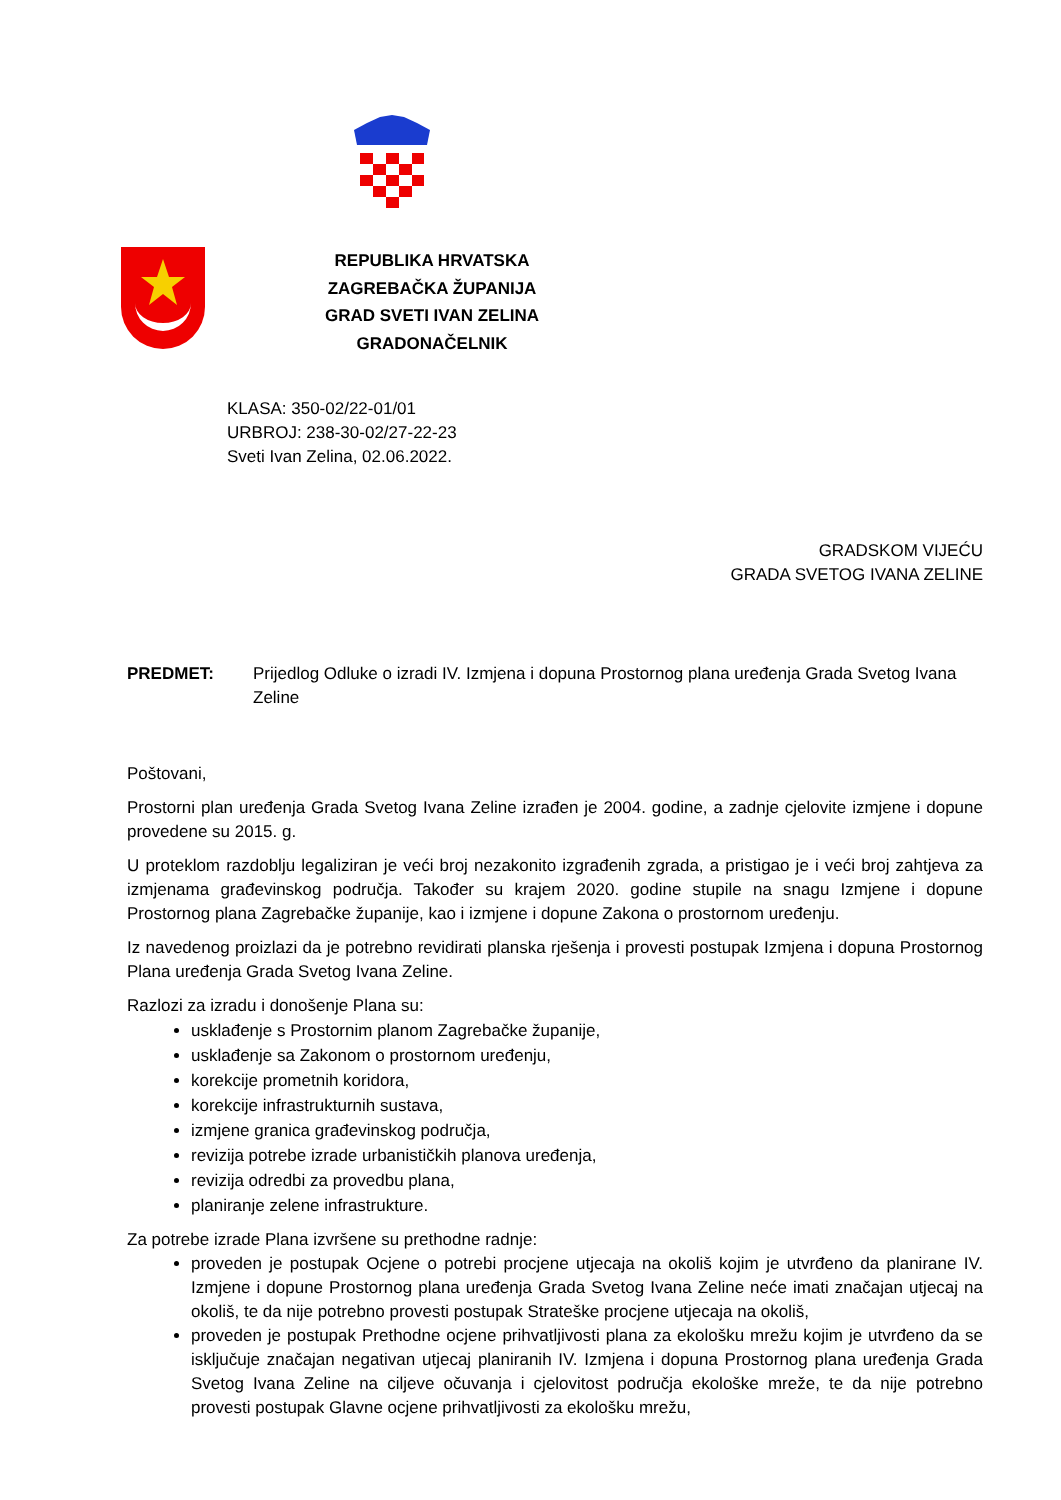REPUBLIKA HRVATSKA
ZAGREBAČKA ŽUPANIJA
GRAD SVETI IVAN ZELINA
GRADONAČELNIK
KLASA: 350-02/22-01/01
URBROJ: 238-30-02/27-22-23
Sveti Ivan Zelina, 02.06.2022.
GRADSKOM VIJEĆU
GRADA SVETOG IVANA ZELINE
PREDMET: Prijedlog Odluke o izradi IV. Izmjena i dopuna Prostornog plana uređenja Grada Svetog Ivana Zeline
Poštovani,
Prostorni plan uređenja Grada Svetog Ivana Zeline izrađen je 2004. godine, a zadnje cjelovite izmjene i dopune provedene su 2015. g.
U proteklom razdoblju legaliziran je veći broj nezakonito izgrađenih zgrada, a pristigao je i veći broj zahtjeva za izmjenama građevinskog područja. Također su krajem 2020. godine stupile na snagu Izmjene i dopune Prostornog plana Zagrebačke županije, kao i izmjene i dopune Zakona o prostornom uređenju.
Iz navedenog proizlazi da je potrebno revidirati planska rješenja i provesti postupak Izmjena i dopuna Prostornog Plana uređenja Grada Svetog Ivana Zeline.
Razlozi za izradu i donošenje Plana su:
usklađenje s Prostornim planom Zagrebačke županije,
usklađenje sa Zakonom o prostornom uređenju,
korekcije prometnih koridora,
korekcije infrastrukturnih sustava,
izmjene granica građevinskog područja,
revizija potrebe izrade urbanističkih planova uređenja,
revizija odredbi za provedbu plana,
planiranje zelene infrastrukture.
Za potrebe izrade Plana izvršene su prethodne radnje:
proveden je postupak Ocjene o potrebi procjene utjecaja na okoliš kojim je utvrđeno da planirane IV. Izmjene i dopune Prostornog plana uređenja Grada Svetog Ivana Zeline neće imati značajan utjecaj na okoliš, te da nije potrebno provesti postupak Strateške procjene utjecaja na okoliš,
proveden je postupak Prethodne ocjene prihvatljivosti plana za ekološku mrežu kojim je utvrđeno da se isključuje značajan negativan utjecaj planiranih IV. Izmjena i dopuna Prostornog plana uređenja Grada Svetog Ivana Zeline na ciljeve očuvanja i cjelovitost područja ekološke mreže, te da nije potrebno provesti postupak Glavne ocjene prihvatljivosti za ekološku mrežu,